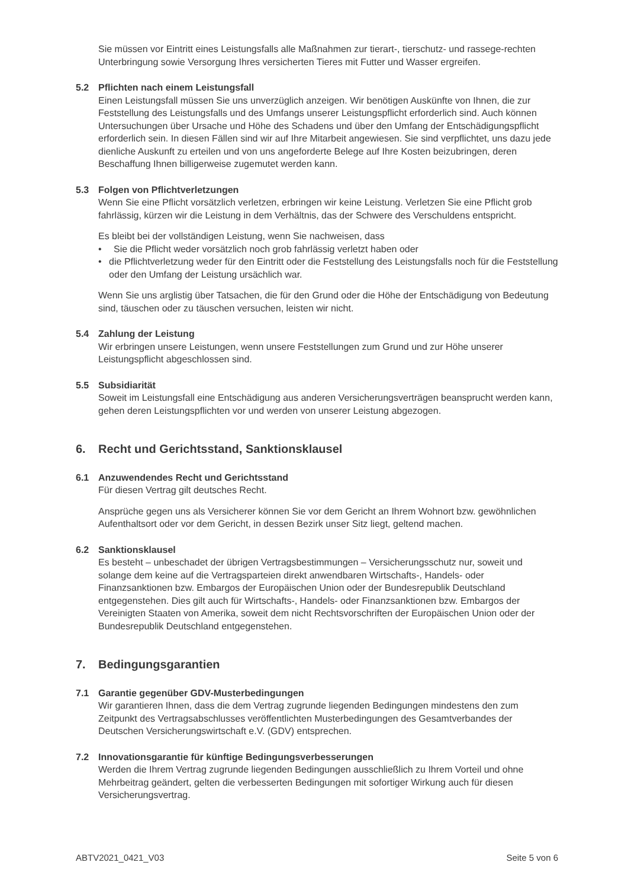Sie müssen vor Eintritt eines Leistungsfalls alle Maßnahmen zur tierart-, tierschutz- und rassege-rechten Unterbringung sowie Versorgung Ihres versicherten Tieres mit Futter und Wasser ergreifen.
5.2 Pflichten nach einem Leistungsfall
Einen Leistungsfall müssen Sie uns unverzüglich anzeigen. Wir benötigen Auskünfte von Ihnen, die zur Feststellung des Leistungsfalls und des Umfangs unserer Leistungspflicht erforderlich sind. Auch können Untersuchungen über Ursache und Höhe des Schadens und über den Umfang der Entschädigungspflicht erforderlich sein. In diesen Fällen sind wir auf Ihre Mitarbeit angewiesen. Sie sind verpflichtet, uns dazu jede dienliche Auskunft zu erteilen und von uns angeforderte Belege auf Ihre Kosten beizubringen, deren Beschaffung Ihnen billigerweise zugemutet werden kann.
5.3 Folgen von Pflichtverletzungen
Wenn Sie eine Pflicht vorsätzlich verletzen, erbringen wir keine Leistung. Verletzen Sie eine Pflicht grob fahrlässig, kürzen wir die Leistung in dem Verhältnis, das der Schwere des Verschuldens entspricht.
Es bleibt bei der vollständigen Leistung, wenn Sie nachweisen, dass
• Sie die Pflicht weder vorsätzlich noch grob fahrlässig verletzt haben oder
• die Pflichtverletzung weder für den Eintritt oder die Feststellung des Leistungsfalls noch für die Feststellung oder den Umfang der Leistung ursächlich war.
Wenn Sie uns arglistig über Tatsachen, die für den Grund oder die Höhe der Entschädigung von Bedeutung sind, täuschen oder zu täuschen versuchen, leisten wir nicht.
5.4 Zahlung der Leistung
Wir erbringen unsere Leistungen, wenn unsere Feststellungen zum Grund und zur Höhe unserer Leistungspflicht abgeschlossen sind.
5.5 Subsidiarität
Soweit im Leistungsfall eine Entschädigung aus anderen Versicherungsverträgen beansprucht werden kann, gehen deren Leistungspflichten vor und werden von unserer Leistung abgezogen.
6. Recht und Gerichtsstand, Sanktionsklausel
6.1 Anzuwendendes Recht und Gerichtsstand
Für diesen Vertrag gilt deutsches Recht.
Ansprüche gegen uns als Versicherer können Sie vor dem Gericht an Ihrem Wohnort bzw. gewöhnlichen Aufenthaltsort oder vor dem Gericht, in dessen Bezirk unser Sitz liegt, geltend machen.
6.2 Sanktionsklausel
Es besteht – unbeschadet der übrigen Vertragsbestimmungen – Versicherungsschutz nur, soweit und solange dem keine auf die Vertragsparteien direkt anwendbaren Wirtschafts-, Handels- oder Finanzsanktionen bzw. Embargos der Europäischen Union oder der Bundesrepublik Deutschland entgegenstehen. Dies gilt auch für Wirtschafts-, Handels- oder Finanzsanktionen bzw. Embargos der Vereinigten Staaten von Amerika, soweit dem nicht Rechtsvorschriften der Europäischen Union oder der Bundesrepublik Deutschland entgegenstehen.
7. Bedingungsgarantien
7.1 Garantie gegenüber GDV-Musterbedingungen
Wir garantieren Ihnen, dass die dem Vertrag zugrunde liegenden Bedingungen mindestens den zum Zeitpunkt des Vertragsabschlusses veröffentlichten Musterbedingungen des Gesamtverbandes der Deutschen Versicherungswirtschaft e.V. (GDV) entsprechen.
7.2 Innovationsgarantie für künftige Bedingungsverbesserungen
Werden die Ihrem Vertrag zugrunde liegenden Bedingungen ausschließlich zu Ihrem Vorteil und ohne Mehrbeitrag geändert, gelten die verbesserten Bedingungen mit sofortiger Wirkung auch für diesen Versicherungsvertrag.
ABTV2021_0421_V03 Seite 5 von 6